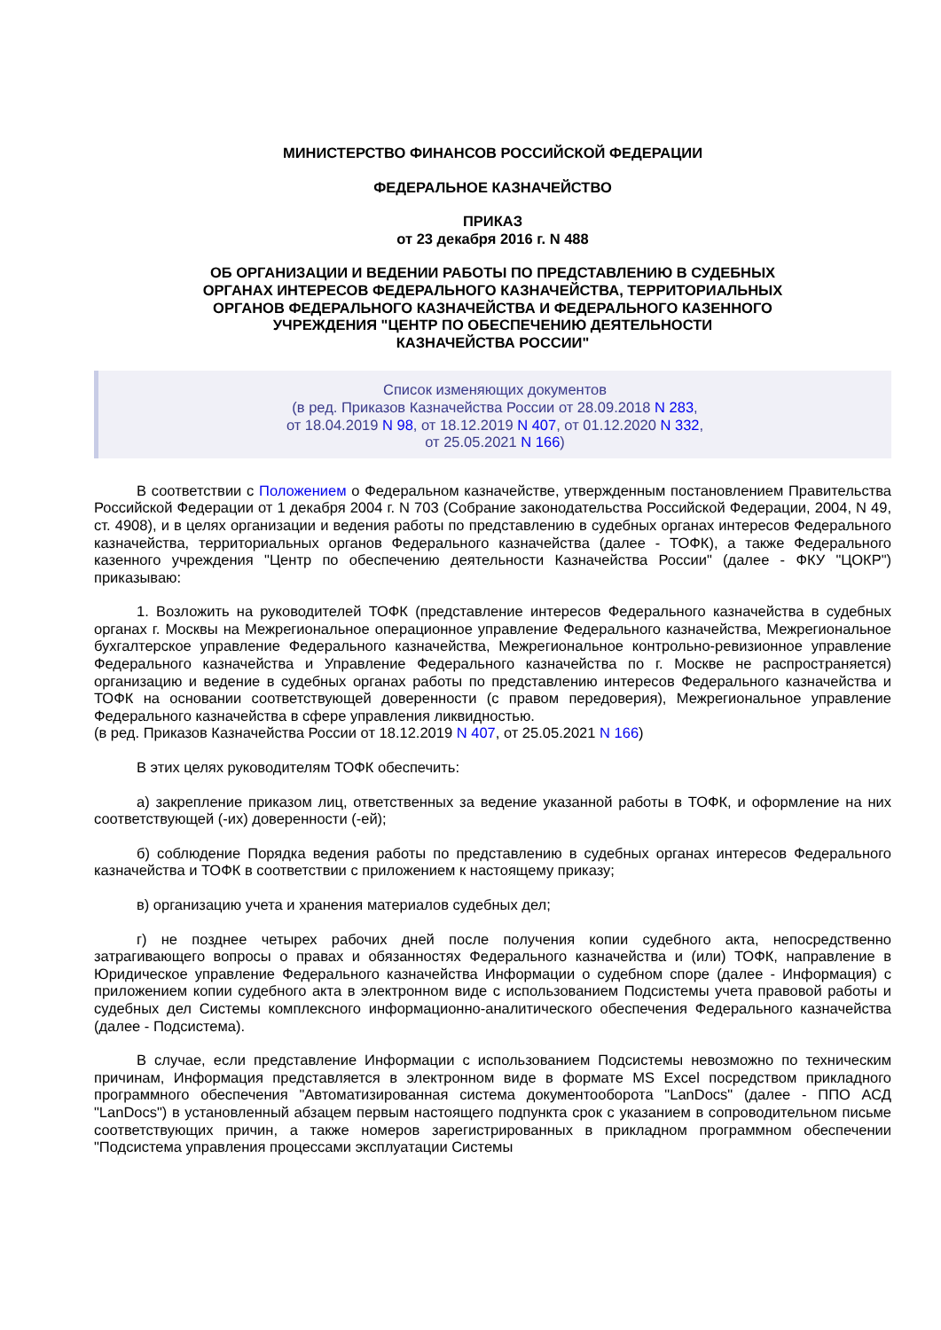МИНИСТЕРСТВО ФИНАНСОВ РОССИЙСКОЙ ФЕДЕРАЦИИ
ФЕДЕРАЛЬНОЕ КАЗНАЧЕЙСТВО
ПРИКАЗ
от 23 декабря 2016 г. N 488
ОБ ОРГАНИЗАЦИИ И ВЕДЕНИИ РАБОТЫ ПО ПРЕДСТАВЛЕНИЮ В СУДЕБНЫХ
ОРГАНАХ ИНТЕРЕСОВ ФЕДЕРАЛЬНОГО КАЗНАЧЕЙСТВА, ТЕРРИТОРИАЛЬНЫХ
ОРГАНОВ ФЕДЕРАЛЬНОГО КАЗНАЧЕЙСТВА И ФЕДЕРАЛЬНОГО КАЗЕННОГО
УЧРЕЖДЕНИЯ "ЦЕНТР ПО ОБЕСПЕЧЕНИЮ ДЕЯТЕЛЬНОСТИ
КАЗНАЧЕЙСТВА РОССИИ"
Список изменяющих документов
(в ред. Приказов Казначейства России от 28.09.2018 N 283,
от 18.04.2019 N 98, от 18.12.2019 N 407, от 01.12.2020 N 332,
от 25.05.2021 N 166)
В соответствии с Положением о Федеральном казначействе, утвержденным постановлением Правительства Российской Федерации от 1 декабря 2004 г. N 703 (Собрание законодательства Российской Федерации, 2004, N 49, ст. 4908), и в целях организации и ведения работы по представлению в судебных органах интересов Федерального казначейства, территориальных органов Федерального казначейства (далее - ТОФК), а также Федерального казенного учреждения "Центр по обеспечению деятельности Казначейства России" (далее - ФКУ "ЦОКР") приказываю:
1. Возложить на руководителей ТОФК (представление интересов Федерального казначейства в судебных органах г. Москвы на Межрегиональное операционное управление Федерального казначейства, Межрегиональное бухгалтерское управление Федерального казначейства, Межрегиональное контрольно-ревизионное управление Федерального казначейства и Управление Федерального казначейства по г. Москве не распространяется) организацию и ведение в судебных органах работы по представлению интересов Федерального казначейства и ТОФК на основании соответствующей доверенности (с правом передоверия), Межрегиональное управление Федерального казначейства в сфере управления ликвидностью.
(в ред. Приказов Казначейства России от 18.12.2019 N 407, от 25.05.2021 N 166)
В этих целях руководителям ТОФК обеспечить:
а) закрепление приказом лиц, ответственных за ведение указанной работы в ТОФК, и оформление на них соответствующей (-их) доверенности (-ей);
б) соблюдение Порядка ведения работы по представлению в судебных органах интересов Федерального казначейства и ТОФК в соответствии с приложением к настоящему приказу;
в) организацию учета и хранения материалов судебных дел;
г) не позднее четырех рабочих дней после получения копии судебного акта, непосредственно затрагивающего вопросы о правах и обязанностях Федерального казначейства и (или) ТОФК, направление в Юридическое управление Федерального казначейства Информации о судебном споре (далее - Информация) с приложением копии судебного акта в электронном виде с использованием Подсистемы учета правовой работы и судебных дел Системы комплексного информационно-аналитического обеспечения Федерального казначейства (далее - Подсистема).
В случае, если представление Информации с использованием Подсистемы невозможно по техническим причинам, Информация представляется в электронном виде в формате MS Excel посредством прикладного программного обеспечения "Автоматизированная система документооборота "LanDocs" (далее - ППО АСД "LanDocs") в установленный абзацем первым настоящего подпункта срок с указанием в сопроводительном письме соответствующих причин, а также номеров зарегистрированных в прикладном программном обеспечении "Подсистема управления процессами эксплуатации Системы